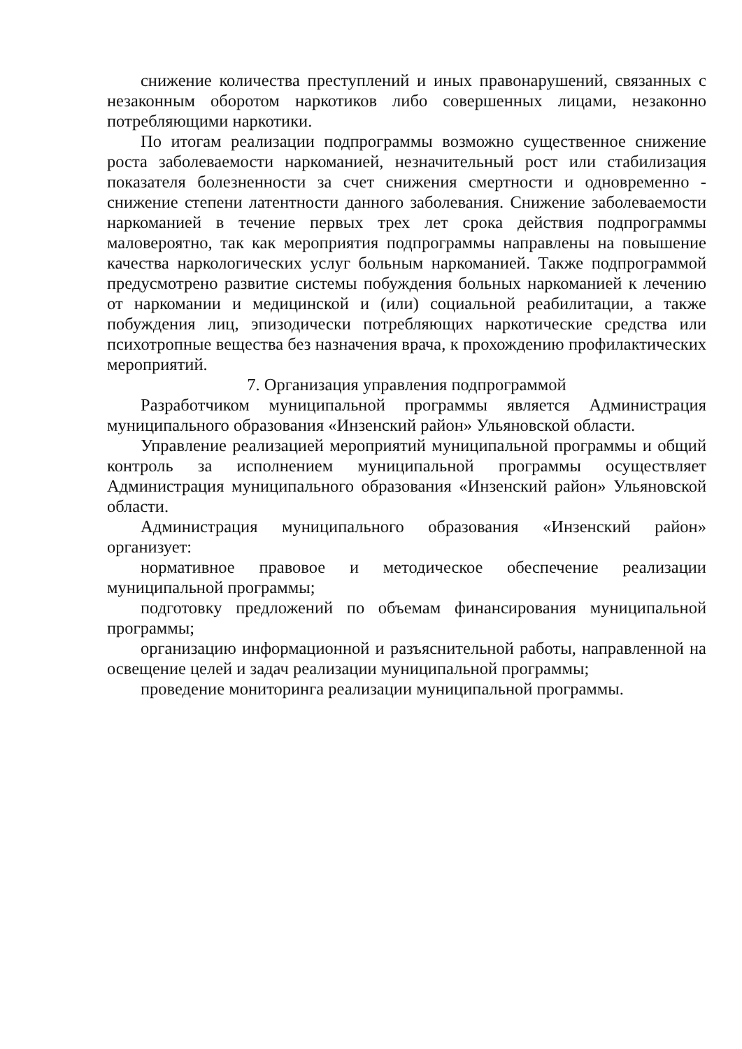снижение количества преступлений и иных правонарушений, связанных с незаконным оборотом наркотиков либо совершенных лицами, незаконно потребляющими наркотики.
По итогам реализации подпрограммы возможно существенное снижение роста заболеваемости наркоманией, незначительный рост или стабилизация показателя болезненности за счет снижения смертности и одновременно - снижение степени латентности данного заболевания. Снижение заболеваемости наркоманией в течение первых трех лет срока действия подпрограммы маловероятно, так как мероприятия подпрограммы направлены на повышение качества наркологических услуг больным наркоманией. Также подпрограммой предусмотрено развитие системы побуждения больных наркоманией к лечению от наркомании и медицинской и (или) социальной реабилитации, а также побуждения лиц, эпизодически потребляющих наркотические средства или психотропные вещества без назначения врача, к прохождению профилактических мероприятий.
7. Организация управления подпрограммой
Разработчиком муниципальной программы является Администрация муниципального образования «Инзенский район» Ульяновской области.
Управление реализацией мероприятий муниципальной программы и общий контроль за исполнением муниципальной программы осуществляет Администрация муниципального образования «Инзенский район» Ульяновской области.
Администрация муниципального образования «Инзенский район» организует:
нормативное правовое и методическое обеспечение реализации муниципальной программы;
подготовку предложений по объемам финансирования муниципальной программы;
организацию информационной и разъяснительной работы, направленной на освещение целей и задач реализации муниципальной программы;
проведение мониторинга реализации муниципальной программы.